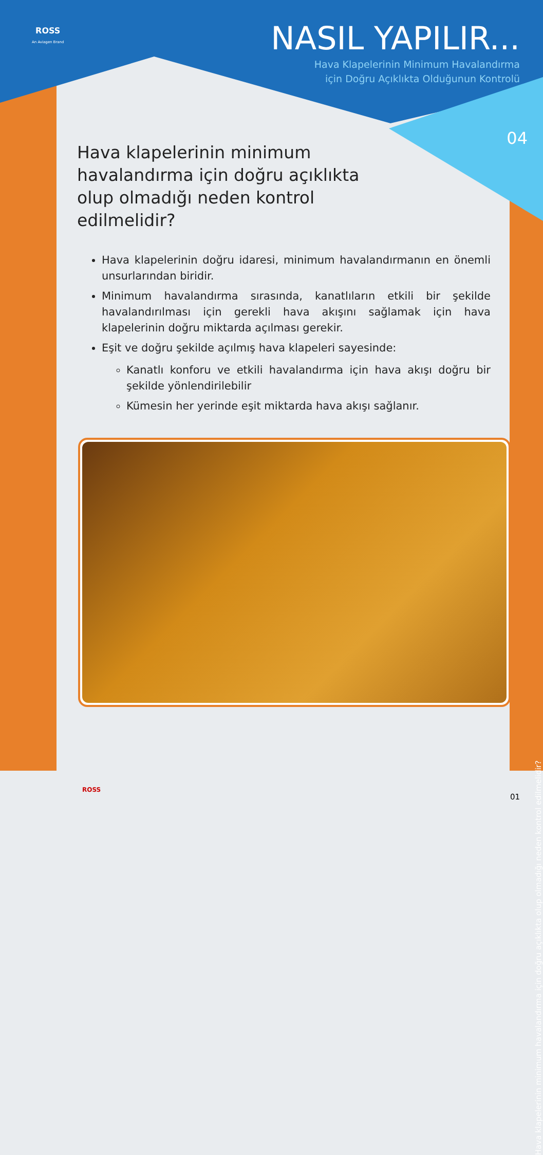ROSS
An Aviagen Brand
NASIL YAPILIR...
Hava Klapelerinin Minimum Havalandırma
için Doğru Açıklıkta Olduğunun Kontrolü
04
Hava klapelerinin minimum havalandırma için doğru açıklıkta olup olmadığı neden kontrol edilmelidir?
Hava klapelerinin doğru idaresi, minimum havalandırmanın en önemli unsurlarından biridir.
Minimum havalandırma sırasında, kanatlıların etkili bir şekilde havalandırılması için gerekli hava akışını sağlamak için hava klapelerinin doğru miktarda açılması gerekir.
Eşit ve doğru şekilde açılmış hava klapeleri sayesinde:
Kanatlı konforu ve etkili havalandırma için hava akışı doğru bir şekilde yönlendirilebilir
Kümesin her yerinde eşit miktarda hava akışı sağlanır.
Hava klapelerinin minimum havalandırma için doğru açıklıkta olup olmadığı neden kontrol edilmelidir?
ROSS
01